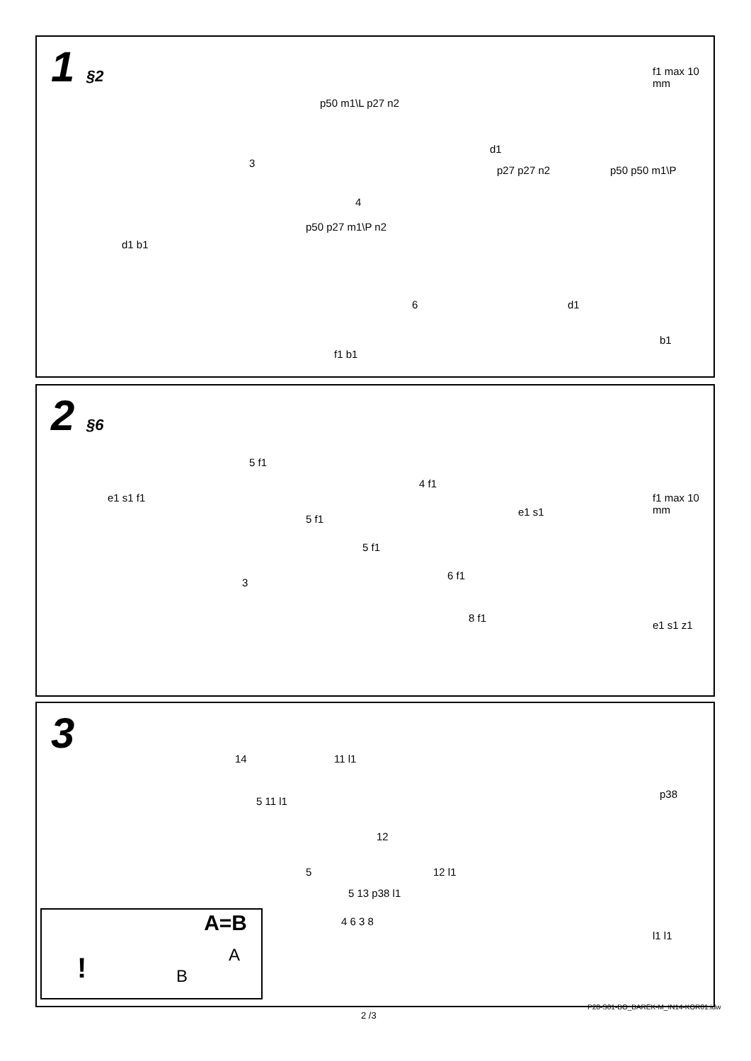1 §2
p50 m1\L p27 n2
3
d1
4
p50 p27 m1\P n2
d1 b1
6
f1 b1
f1 max 10 mm
p27 p27 n2 p50 p50 m1\P
d1
b1
2 §6
5 f1
4 f1
e1 s1 f1
5 f1
e1 s1
5 f1
6 f1
3
8 f1
f1 max 10 mm
e1 s1 z1
3 14 11 l1
5 11 l1
12
5 12 l1
5 13 p38 l1
4 6 3 8
A=B
A
B !
p38
l1 l1
2 /3
P28-S01-BO_BAREK-M_IN14-KOR01.idw